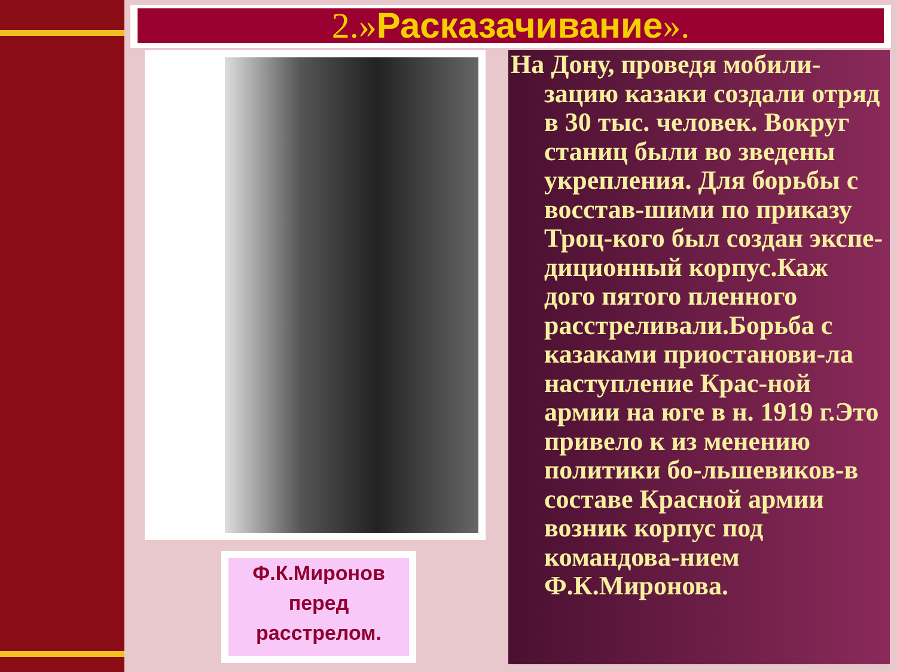2.»Расказачивание».
Ф.К.Миронов перед расстрелом.
На Дону, проведя мобили-зацию казаки создали отряд в 30 тыс. человек. Вокруг станиц были во зведены укрепления. Для борьбы с восстав-шими по приказу Троц-кого был создан экспе-диционный корпус.Каж дого пятого пленного расстреливали.Борьба с казаками приостанови-ла наступление Крас-ной армии на юге в н. 1919 г.Это привело к из менению политики бо-льшевиков-в составе Красной армии возник корпус под командова-нием Ф.К.Миронова.